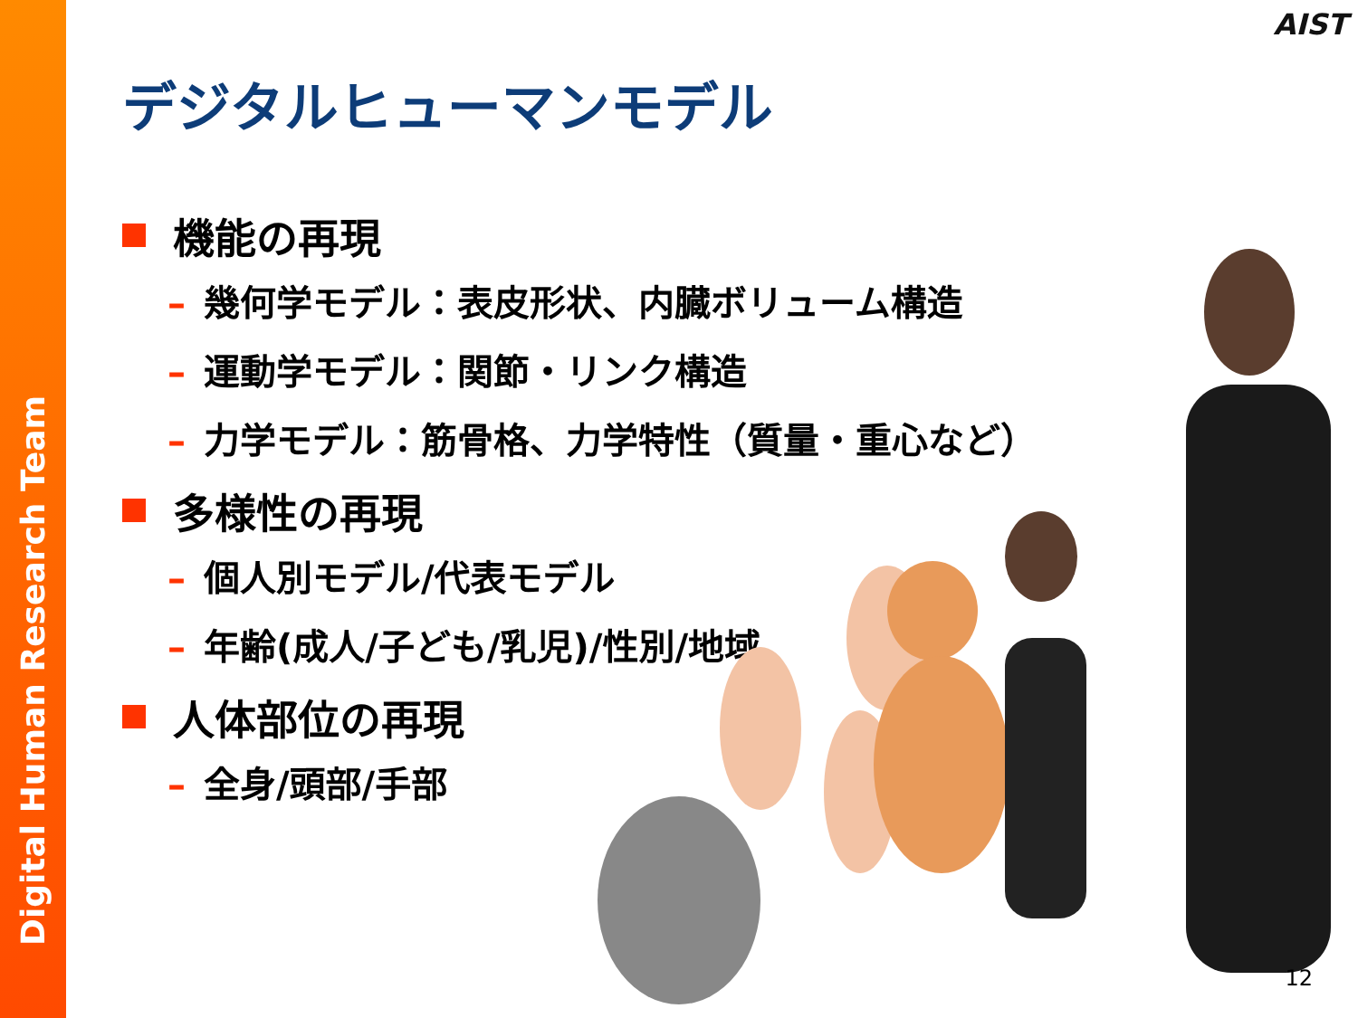Digital Human Research Team
AIST
デジタルヒューマンモデル
機能の再現
– 幾何学モデル：表皮形状、内臓ボリューム構造
– 運動学モデル：関節・リンク構造
– 力学モデル：筋骨格、力学特性（質量・重心など）
多様性の再現
– 個人別モデル/代表モデル
– 年齢(成人/子ども/乳児)/性別/地域
人体部位の再現
– 全身/頭部/手部
12